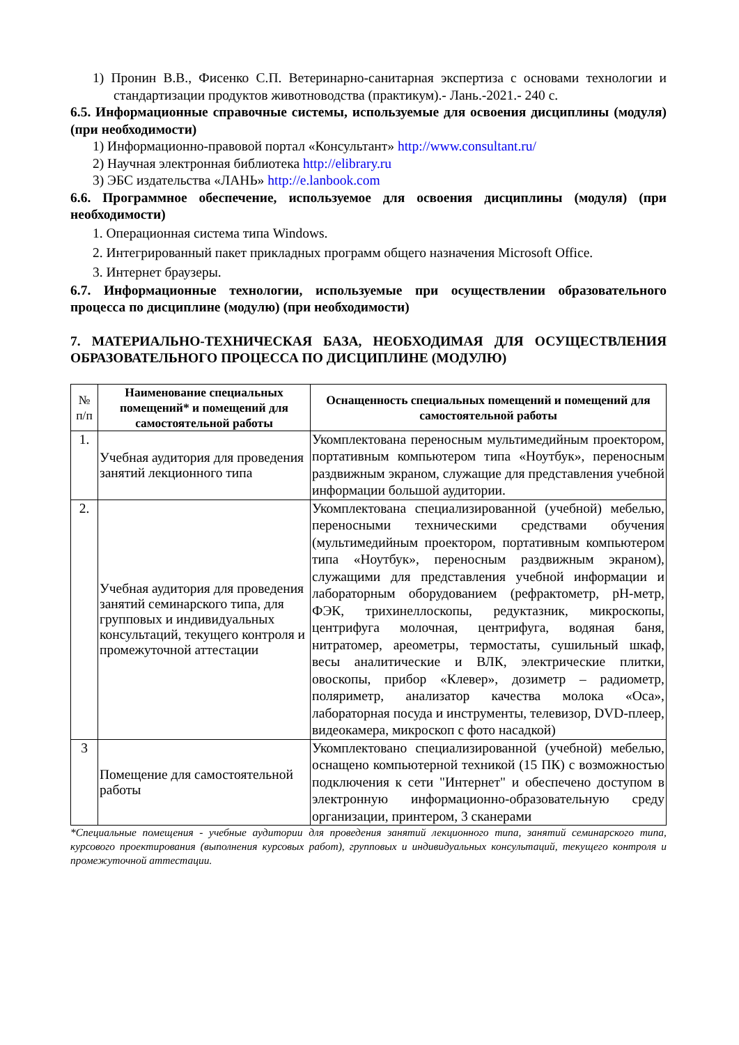1) Пронин В.В., Фисенко С.П. Ветеринарно-санитарная экспертиза с основами технологии и стандартизации продуктов животноводства (практикум).- Лань.-2021.- 240 с.
6.5. Информационные справочные системы, используемые для освоения дисциплины (модуля) (при необходимости)
1) Информационно-правовой портал «Консультант» http://www.consultant.ru/
2) Научная электронная библиотека http://elibrary.ru
3) ЭБС издательства «ЛАНЬ» http://e.lanbook.com
6.6. Программное обеспечение, используемое для освоения дисциплины (модуля) (при необходимости)
1. Операционная система типа Windows.
2. Интегрированный пакет прикладных программ общего назначения Microsoft Office.
3. Интернет браузеры.
6.7. Информационные технологии, используемые при осуществлении образовательного процесса по дисциплине (модулю) (при необходимости)
7. МАТЕРИАЛЬНО-ТЕХНИЧЕСКАЯ БАЗА, НЕОБХОДИМАЯ ДЛЯ ОСУЩЕСТВЛЕНИЯ ОБРАЗОВАТЕЛЬНОГО ПРОЦЕССА ПО ДИСЦИПЛИНЕ (МОДУЛЮ)
| № п/п | Наименование специальных помещений* и помещений для самостоятельной работы | Оснащенность специальных помещений и помещений для самостоятельной работы |
| --- | --- | --- |
| 1. | Учебная аудитория для проведения занятий лекционного типа | Укомплектована переносным мультимедийным проектором, портативным компьютером типа «Ноутбук», переносным раздвижным экраном, служащие для представления учебной информации большой аудитории. |
| 2. | Учебная аудитория для проведения занятий семинарского типа, для групповых и индивидуальных консультаций, текущего контроля и промежуточной аттестации | Укомплектована специализированной (учебной) мебелью, переносными техническими средствами обучения (мультимедийным проектором, портативным компьютером типа «Ноутбук», переносным раздвижным экраном), служащими для представления учебной информации и лабораторным оборудованием (рефрактометр, pH-метр, ФЭК, трихинеллоскопы, редуктазник, микроскопы, центрифуга молочная, центрифуга, водяная баня, нитратомер, ареометры, термостаты, сушильный шкаф, весы аналитические и ВЛК, электрические плитки, овоскопы, прибор «Клевер», дозиметр – радиометр, поляриметр, анализатор качества молока «Оса», лабораторная посуда и инструменты, телевизор, DVD-плеер, видеокамера, микроскоп с фото насадкой) |
| 3 | Помещение для самостоятельной работы | Укомплектовано специализированной (учебной) мебелью, оснащено компьютерной техникой (15 ПК) с возможностью подключения к сети "Интернет" и обеспечено доступом в электронную информационно-образовательную среду организации, принтером, 3 сканерами |
*Специальные помещения - учебные аудитории для проведения занятий лекционного типа, занятий семинарского типа, курсового проектирования (выполнения курсовых работ), групповых и индивидуальных консультаций, текущего контроля и промежуточной аттестации.